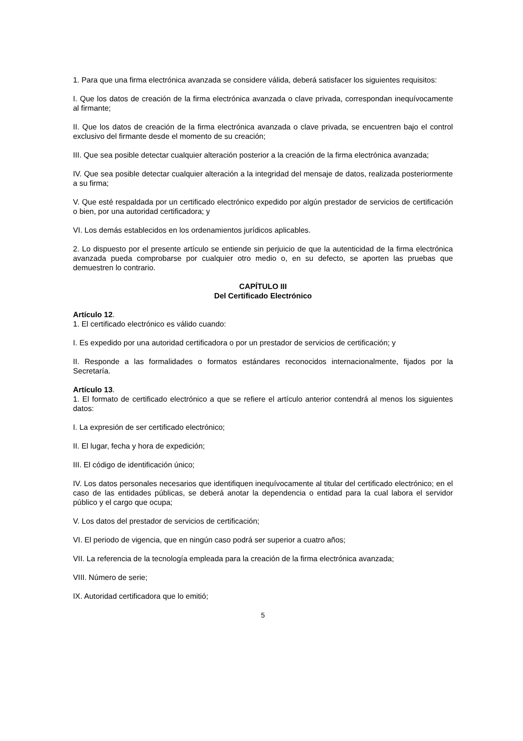1. Para que una firma electrónica avanzada se considere válida, deberá satisfacer los siguientes requisitos:
I. Que los datos de creación de la firma electrónica avanzada o clave privada, correspondan inequívocamente al firmante;
II. Que los datos de creación de la firma electrónica avanzada o clave privada, se encuentren bajo el control exclusivo del firmante desde el momento de su creación;
III. Que sea posible detectar cualquier alteración posterior a la creación de la firma electrónica avanzada;
IV. Que sea posible detectar cualquier alteración a la integridad del mensaje de datos, realizada posteriormente a su firma;
V. Que esté respaldada por un certificado electrónico expedido por algún prestador de servicios de certificación o bien, por una autoridad certificadora; y
VI. Los demás establecidos en los ordenamientos jurídicos aplicables.
2. Lo dispuesto por el presente artículo se entiende sin perjuicio de que la autenticidad de la firma electrónica avanzada pueda comprobarse por cualquier otro medio o, en su defecto, se aporten las pruebas que demuestren lo contrario.
CAPÍTULO III
Del Certificado Electrónico
Artículo 12.
1. El certificado electrónico es válido cuando:
I. Es expedido por una autoridad certificadora o por un prestador de servicios de certificación; y
II. Responde a las formalidades o formatos estándares reconocidos internacionalmente, fijados por la Secretaría.
Artículo 13.
1. El formato de certificado electrónico a que se refiere el artículo anterior contendrá al menos los siguientes datos:
I. La expresión de ser certificado electrónico;
II. El lugar, fecha y hora de expedición;
III. El código de identificación único;
IV. Los datos personales necesarios que identifiquen inequívocamente al titular del certificado electrónico; en el caso de las entidades públicas, se deberá anotar la dependencia o entidad para la cual labora el servidor público y el cargo que ocupa;
V. Los datos del prestador de servicios de certificación;
VI. El periodo de vigencia, que en ningún caso podrá ser superior a cuatro años;
VII. La referencia de la tecnología empleada para la creación de la firma electrónica avanzada;
VIII. Número de serie;
IX. Autoridad certificadora que lo emitió;
5